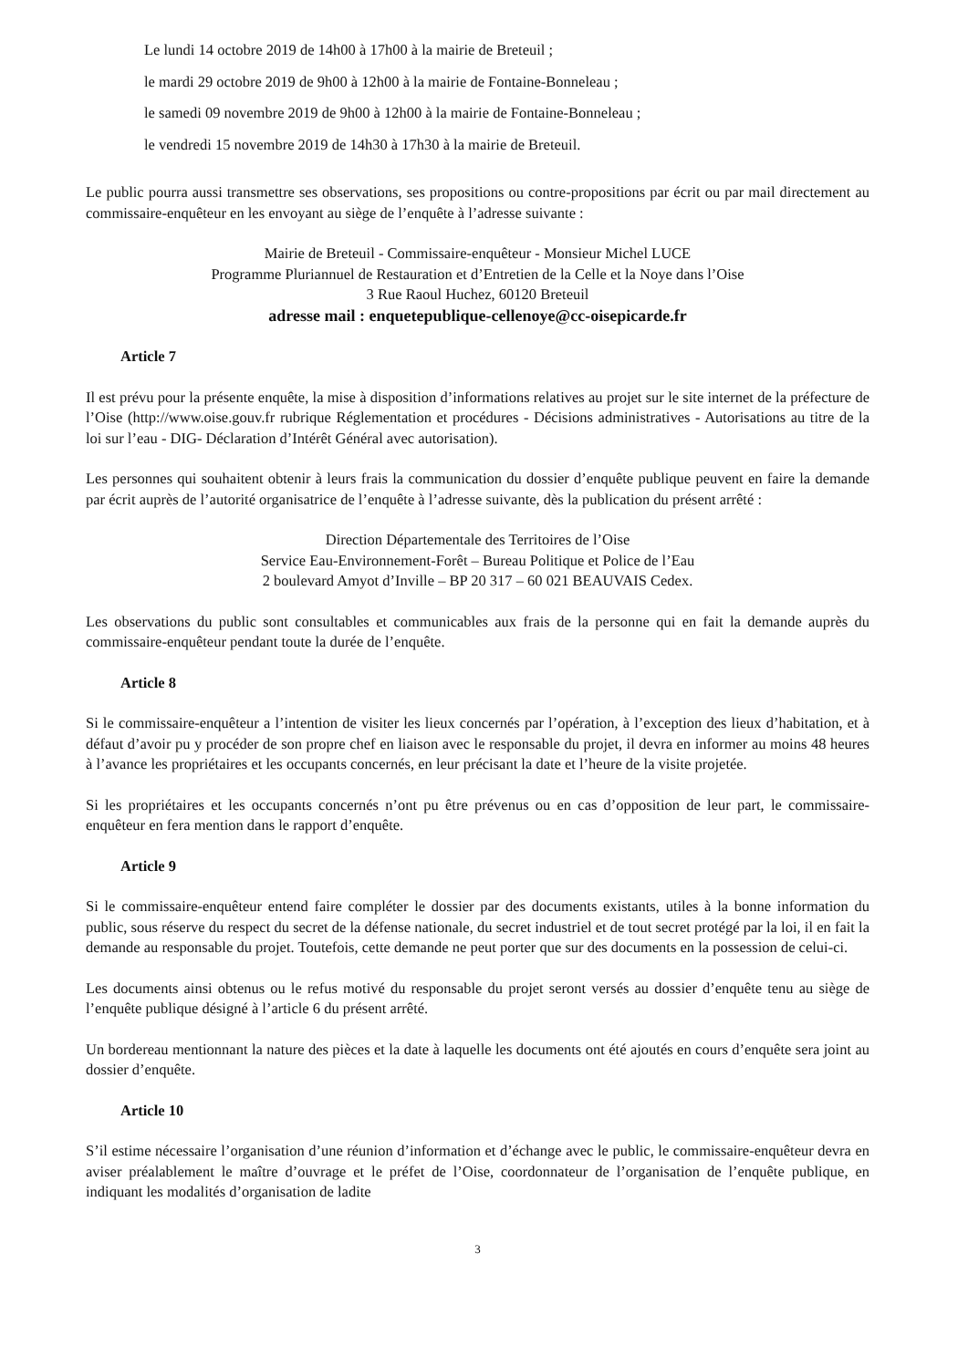Le lundi 14 octobre 2019 de 14h00 à 17h00 à la mairie de Breteuil ;
le mardi 29 octobre 2019 de 9h00 à 12h00 à la mairie de Fontaine-Bonneleau ;
le samedi 09 novembre 2019 de 9h00 à 12h00 à la mairie de Fontaine-Bonneleau ;
le vendredi 15 novembre 2019 de 14h30 à 17h30 à la mairie de Breteuil.
Le public pourra aussi transmettre ses observations, ses propositions ou contre-propositions par écrit ou par mail directement au commissaire-enquêteur en les envoyant au siège de l’enquête à l’adresse suivante :
Mairie de Breteuil - Commissaire-enquêteur - Monsieur Michel LUCE
Programme Pluriannuel de Restauration et d’Entretien de la Celle et la Noye dans l’Oise
3 Rue Raoul Huchez, 60120 Breteuil
adresse mail : enquetepublique-cellenoye@cc-oisepicarde.fr
Article 7
Il est prévu pour la présente enquête, la mise à disposition d’informations relatives au projet sur le site internet de la préfecture de l’Oise (http://www.oise.gouv.fr rubrique Réglementation et procédures - Décisions administratives - Autorisations au titre de la loi sur l’eau - DIG- Déclaration d’Intérêt Général avec autorisation).
Les personnes qui souhaitent obtenir à leurs frais la communication du dossier d’enquête publique peuvent en faire la demande par écrit auprès de l’autorité organisatrice de l’enquête à l’adresse suivante, dès la publication du présent arrêté :
Direction Départementale des Territoires de l’Oise
Service Eau-Environnement-Forêt – Bureau Politique et Police de l’Eau
2 boulevard Amyot d’Inville – BP 20 317 – 60 021 BEAUVAIS Cedex.
Les observations du public sont consultables et communicables aux frais de la personne qui en fait la demande auprès du commissaire-enquêteur pendant toute la durée de l’enquête.
Article 8
Si le commissaire-enquêteur a l’intention de visiter les lieux concernés par l’opération, à l’exception des lieux d’habitation, et à défaut d’avoir pu y procéder de son propre chef en liaison avec le responsable du projet, il devra en informer au moins 48 heures à l’avance les propriétaires et les occupants concernés, en leur précisant la date et l’heure de la visite projetée.
Si les propriétaires et les occupants concernés n’ont pu être prévenus ou en cas d’opposition de leur part, le commissaire-enquêteur en fera mention dans le rapport d’enquête.
Article 9
Si le commissaire-enquêteur entend faire compléter le dossier par des documents existants, utiles à la bonne information du public, sous réserve du respect du secret de la défense nationale, du secret industriel et de tout secret protégé par la loi, il en fait la demande au responsable du projet. Toutefois, cette demande ne peut porter que sur des documents en la possession de celui-ci.
Les documents ainsi obtenus ou le refus motivé du responsable du projet seront versés au dossier d’enquête tenu au siège de l’enquête publique désigné à l’article 6 du présent arrêté.
Un bordereau mentionnant la nature des pièces et la date à laquelle les documents ont été ajoutés en cours d’enquête sera joint au dossier d’enquête.
Article 10
S’il estime nécessaire l’organisation d’une réunion d’information et d’échange avec le public, le commissaire-enquêteur devra en aviser préalablement le maître d’ouvrage et le préfet de l’Oise, coordonnateur de l’organisation de l’enquête publique, en indiquant les modalités d’organisation de ladite
3